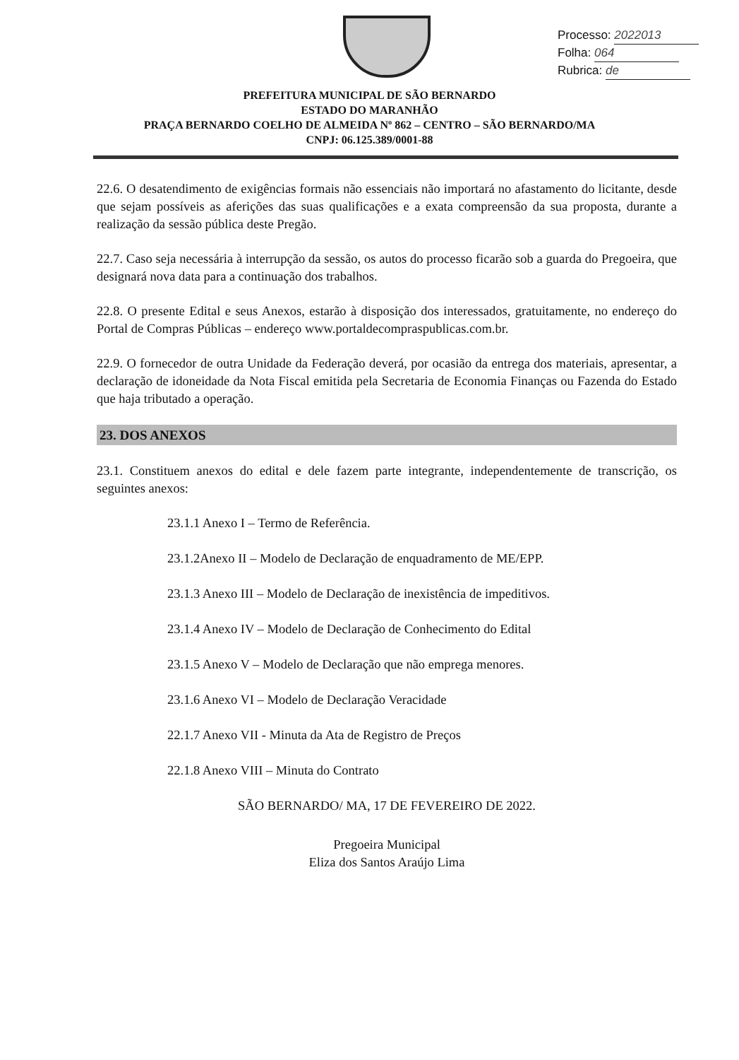Processo: 2022013
Folha: 064
Rubrica: de
PREFEITURA MUNICIPAL DE SÃO BERNARDO
ESTADO DO MARANHÃO
PRAÇA BERNARDO COELHO DE ALMEIDA Nº 862 – CENTRO – SÃO BERNARDO/MA
CNPJ: 06.125.389/0001-88
22.6. O desatendimento de exigências formais não essenciais não importará no afastamento do licitante, desde que sejam possíveis as aferições das suas qualificações e a exata compreensão da sua proposta, durante a realização da sessão pública deste Pregão.
22.7. Caso seja necessária à interrupção da sessão, os autos do processo ficarão sob a guarda do Pregoeira, que designará nova data para a continuação dos trabalhos.
22.8. O presente Edital e seus Anexos, estarão à disposição dos interessados, gratuitamente, no endereço do Portal de Compras Públicas – endereço www.portaldecompraspublicas.com.br.
22.9. O fornecedor de outra Unidade da Federação deverá, por ocasião da entrega dos materiais, apresentar, a declaração de idoneidade da Nota Fiscal emitida pela Secretaria de Economia Finanças ou Fazenda do Estado que haja tributado a operação.
23. DOS ANEXOS
23.1. Constituem anexos do edital e dele fazem parte integrante, independentemente de transcrição, os seguintes anexos:
23.1.1 Anexo I – Termo de Referência.
23.1.2Anexo II – Modelo de Declaração de enquadramento de ME/EPP.
23.1.3 Anexo III – Modelo de Declaração de inexistência de impeditivos.
23.1.4 Anexo IV – Modelo de Declaração de Conhecimento do Edital
23.1.5 Anexo V – Modelo de Declaração que não emprega menores.
23.1.6 Anexo VI – Modelo de Declaração Veracidade
22.1.7 Anexo VII - Minuta da Ata de Registro de Preços
22.1.8 Anexo VIII – Minuta do Contrato
SÃO BERNARDO/ MA, 17 DE FEVEREIRO DE 2022.
Pregoeira Municipal
Eliza dos Santos Araújo Lima